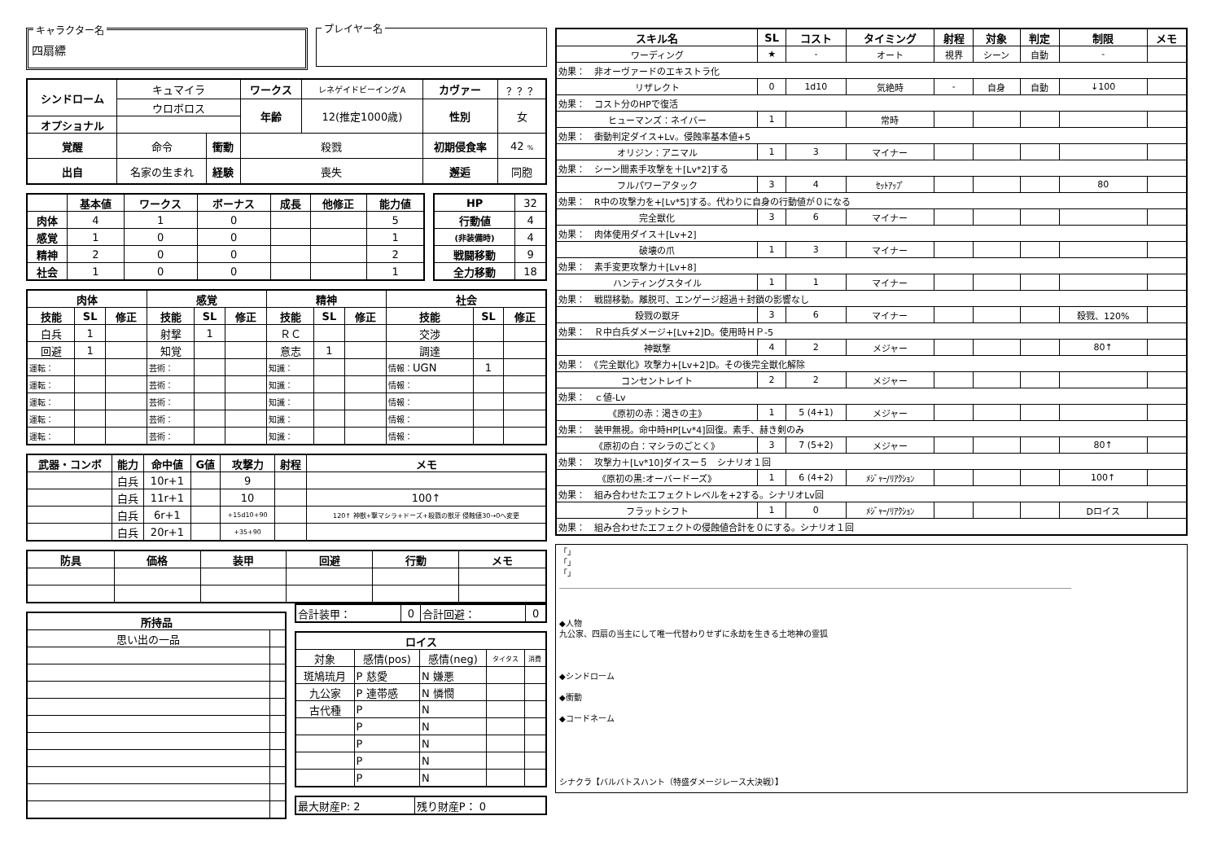キャラクター名
四扇縹
プレイヤー名
| シンドローム | キュマイラ | | ワークス | レネゲイドビーイングA | カヴァー | ？？？ |
| | ウロボロス | | 年齢 | 12(推定1000歳) | 性別 | 女 |
| オプショナル | | | | | | |
| 覚醒 | 命令 | 衝動 | 殺戮 | | 初期侵食率 | 42 % |
| 出自 | 名家の生まれ | 経験 | 喪失 | | 邂逅 | 同胞 |
| | 基本値 | ワークス | ボーナス | 成長 | 他修正 | 能力値 |
| --- | --- | --- | --- | --- | --- | --- |
| 肉体 | 4 | 1 | 0 | | | 5 |
| 感覚 | 1 | 0 | 0 | | | 1 |
| 精神 | 2 | 0 | 0 | | | 2 |
| 社会 | 1 | 0 | 0 | | | 1 |
| HP | 32 |
| 行動値 | 4 |
| (非装備時) | 4 |
| 戦闘移動 | 9 |
| 全力移動 | 18 |
| 肉体 | | | 感覚 | | | 精神 | | | 社会 | | |
| --- | --- | --- | --- | --- | --- | --- | --- | --- | --- | --- | --- |
| 技能 | SL | 修正 | 技能 | SL | 修正 | 技能 | SL | 修正 | 技能 | SL | 修正 |
| 白兵 | 1 | | 射撃 | 1 | | ＲＣ | | | 交渉 | | |
| 回避 | 1 | | 知覚 | | | 意志 | 1 | | 調達 | | |
| 運転： | | | 芸術： | | | 知識： | | | 情報： UGN | 1 | |
| 運転： | | | 芸術： | | | 知識： | | | 情報： | | |
| 運転： | | | 芸術： | | | 知識： | | | 情報： | | |
| 運転： | | | 芸術： | | | 知識： | | | 情報： | | |
| 運転： | | | 芸術： | | | 知識： | | | 情報： | | |
| 武器・コンボ | 能力 | 命中値 | G値 | 攻撃力 | 射程 | メモ |
| --- | --- | --- | --- | --- | --- | --- |
| | 白兵 | 10r+1 | | 9 | | |
| | 白兵 | 11r+1 | | 10 | | 100↑ |
| | 白兵 | 6r+1 | | +15d10+90 | | 120↑ 神獣+撃マシラ+ドーズ+殺戮の獣牙 侵蝕値30→0へ変更 |
| | 白兵 | 20r+1 | | +35+90 | | |
| 防具 | 価格 | 装甲 | 回避 | 行動 | メモ |
| --- | --- | --- | --- | --- | --- |
| 所持品 | |
| --- | --- |
| 思い出の一品 | |
| 合計装甲： | 0 | 合計回避： | 0 |
| ロイス | | | | |
| --- | --- | --- | --- | --- |
| 対象 | 感情(pos) | 感情(neg) | タイタス | 消費 |
| 斑鳩琉月 | P 慈愛 | N 嫌悪 | | |
| 九公家 | P 連帯感 | N 憐憫 | | |
| 古代種 | P | N | | |
| | P | N | | |
| | P | N | | |
| | P | N | | |
| | P | N | | |
| 最大財産P: 2 | 残り財産P： 0 |
| スキル名 | SL | コスト | タイミング | 射程 | 対象 | 判定 | 制限 | メモ |
| --- | --- | --- | --- | --- | --- | --- | --- | --- |
| ワーディング | ★ | - | オート | 視界 | シーン | 自動 | - | |
| 効果： 非オーヴァードのエキストラ化 | | | | | | | | |
| リザレクト | 0 | 1d10 | 気絶時 | - | 自身 | 自動 | ↓100 | |
| 効果： コスト分のHPで復活 | | | | | | | | |
| ヒューマンズ：ネイバー | 1 | | 常時 | | | | | |
| 効果： 衝動判定ダイス+Lv。侵蝕率基本値+5 | | | | | | | | |
| オリジン：アニマル | 1 | 3 | マイナー | | | | | |
| 効果： シーン間素手攻撃を＋[Lv*2]する | | | | | | | | |
| フルパワーアタック | 3 | 4 | ｾｯﾄｱｯﾌﾟ | | | | 80 | |
| 効果： R中の攻撃力を+[Lv*5]する。代わりに自身の行動値が０になる | | | | | | | | |
| 完全獣化 | 3 | 6 | マイナー | | | | | |
| 効果： 肉体使用ダイス＋[Lv+2] | | | | | | | | |
| 破壊の爪 | 1 | 3 | マイナー | | | | | |
| 効果： 素手変更攻撃力＋[Lv+8] | | | | | | | | |
| ハンティングスタイル | 1 | 1 | マイナー | | | | | |
| 効果： 戦闘移動。離脱可、エンゲージ超過＋封鎖の影響なし | | | | | | | | |
| 殺戮の獣牙 | 3 | 6 | マイナー | | | | 殺戮、120% | |
| 効果： Ｒ中白兵ダメージ+[Lv+2]D。使用時ＨＰ-5 | | | | | | | | |
| 神獣撃 | 4 | 2 | メジャー | | | | 80↑ | |
| 効果： 《完全獣化》攻撃力+[Lv+2]D。その後完全獣化解除 | | | | | | | | |
| コンセントレイト | 2 | 2 | メジャー | | | | | |
| 効果： ｃ値-Lv | | | | | | | | |
| 《原初の赤：渇きの主》 | 1 | 5 (4+1) | メジャー | | | | | |
| 効果： 装甲無視。命中時HP[Lv*4]回復。素手、赫き剣のみ | | | | | | | | |
| 《原初の白：マシラのごとく》 | 3 | 7 (5+2) | メジャー | | | | 80↑ | |
| 効果： 攻撃力＋[Lv*10]ダイスー５ シナリオ１回 | | | | | | | | |
| 《原初の黒:オーバードーズ》 | 1 | 6 (4+2) | ﾒｼﾞｬｰ/ﾘｱｸｼｮﾝ | | | | 100↑ | |
| 効果： 組み合わせたエフェクトレベルを+2する。シナリオLv回 | | | | | | | | |
| フラットシフト | 1 | 0 | ﾒｼﾞｬｰ/ﾘｱｸｼｮﾝ | | | | Dロイス | |
| 効果： 組み合わせたエフェクトの侵蝕値合計を０にする。シナリオ１回 | | | | | | | | |
「」
「」
「」
◆人物
九公家、四扇の当主にして唯一代替わりせずに永劫を生きる土地神の霊狐
◆シンドローム
◆衝動
◆コードネーム
シナクラ【バルバトスハント（特盛ダメージレース大決戦）】